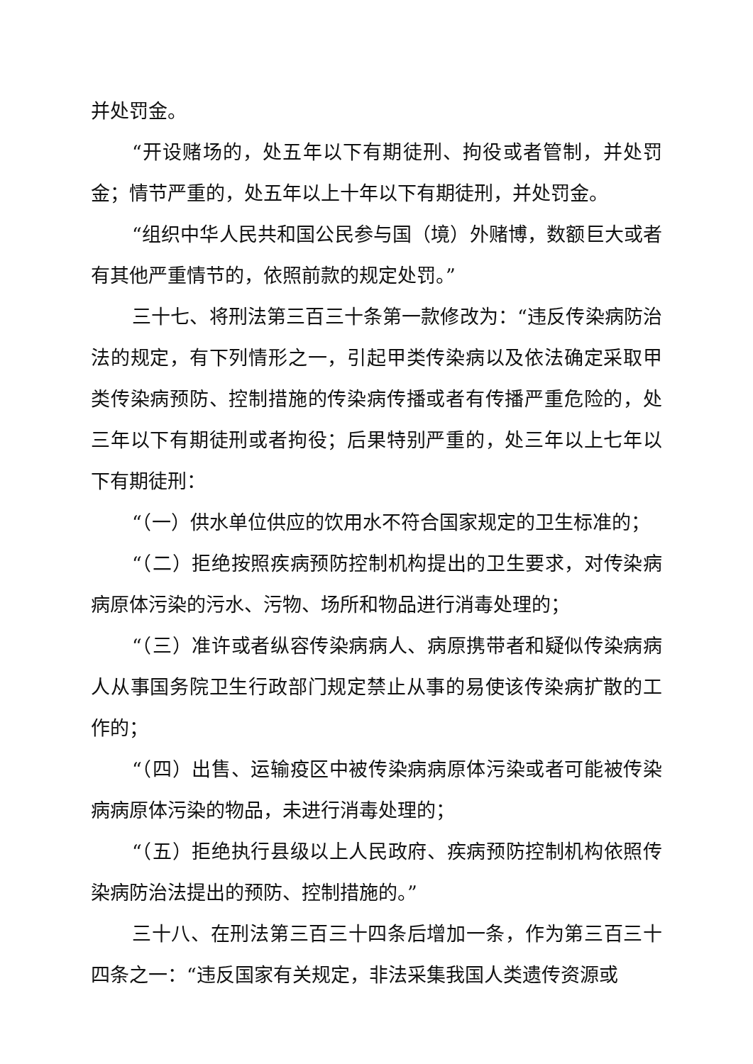并处罚金。
“开设赌场的，处五年以下有期徒刑、拘役或者管制，并处罚金；情节严重的，处五年以上十年以下有期徒刑，并处罚金。
“组织中华人民共和国公民参与国（境）外赌博，数额巨大或者有其他严重情节的，依照前款的规定处罚。”
三十七、将刑法第三百三十条第一款修改为：“违反传染病防治法的规定，有下列情形之一，引起甲类传染病以及依法确定采取甲类传染病预防、控制措施的传染病传播或者有传播严重危险的，处三年以下有期徒刑或者拘役；后果特别严重的，处三年以上七年以下有期徒刑：
“（一）供水单位供应的饮用水不符合国家规定的卫生标准的；
“（二）拒绝按照疾病预防控制机构提出的卫生要求，对传染病病原体污染的污水、污物、场所和物品进行消毒处理的；
“（三）准许或者纵容传染病病人、病原携带者和疑似传染病病人从事国务院卫生行政部门规定禁止从事的易使该传染病扩散的工作的；
“（四）出售、运输疫区中被传染病病原体污染或者可能被传染病病原体污染的物品，未进行消毒处理的；
“（五）拒绝执行县级以上人民政府、疾病预防控制机构依照传染病防治法提出的预防、控制措施的。”
三十八、在刑法第三百三十四条后增加一条，作为第三百三十四条之一：“违反国家有关规定，非法采集我国人类遗传资源或